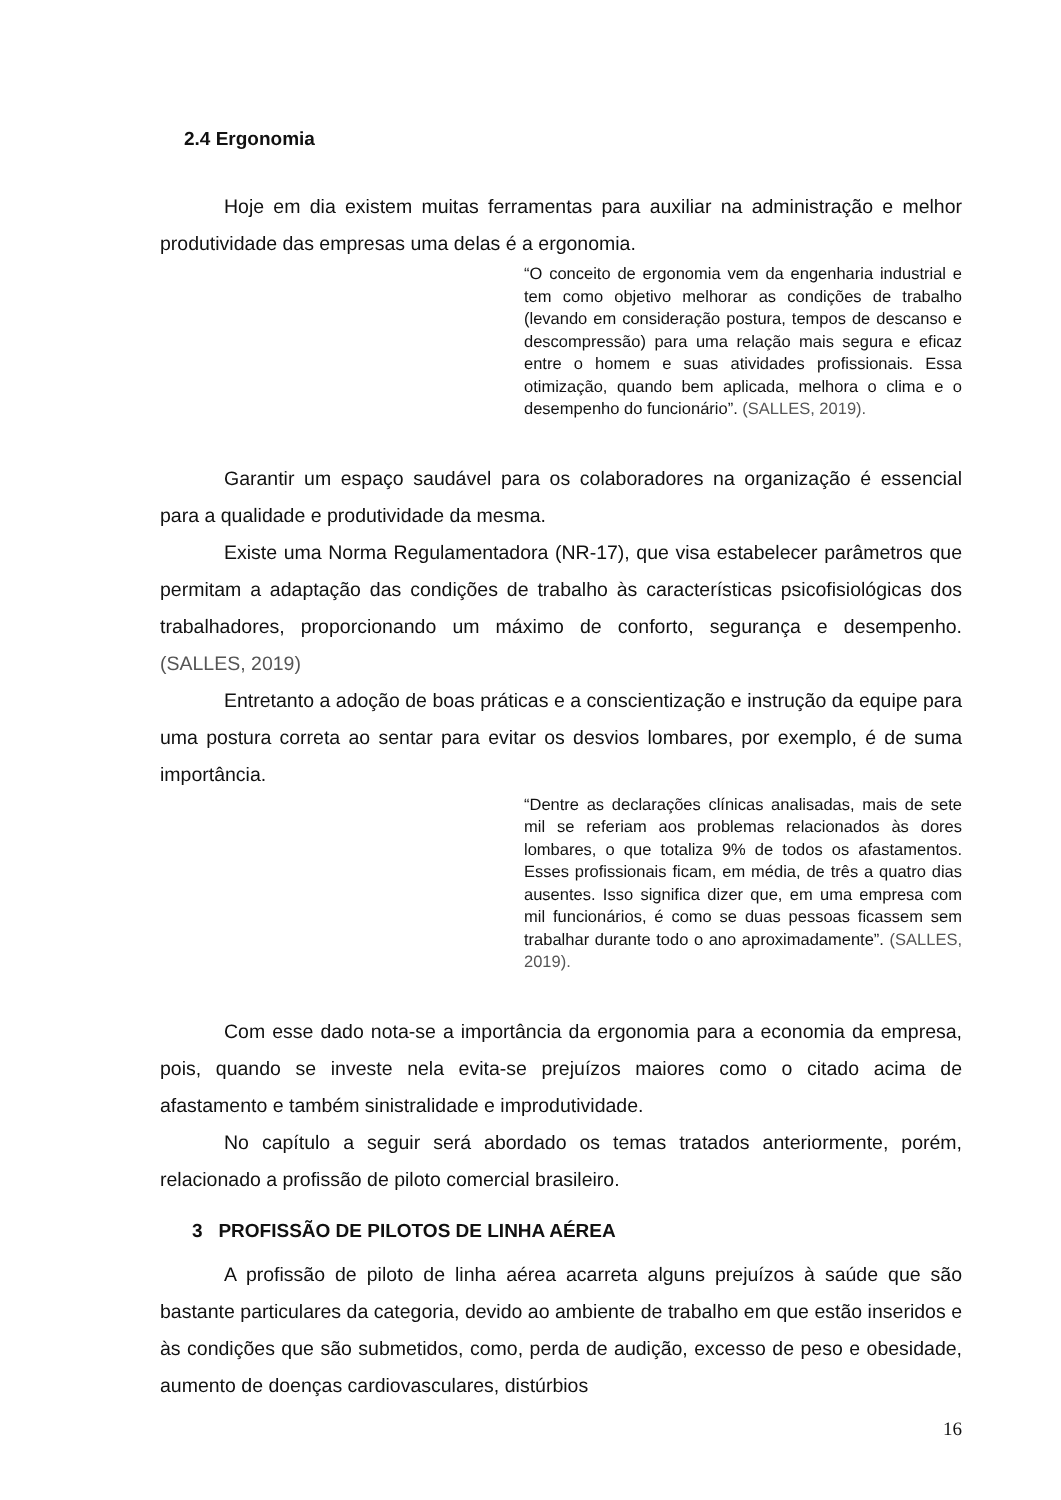2.4 Ergonomia
Hoje em dia existem muitas ferramentas para auxiliar na administração e melhor produtividade das empresas uma delas é a ergonomia.
“O conceito de ergonomia vem da engenharia industrial e tem como objetivo melhorar as condições de trabalho (levando em consideração postura, tempos de descanso e descompressão) para uma relação mais segura e eficaz entre o homem e suas atividades profissionais. Essa otimização, quando bem aplicada, melhora o clima e o desempenho do funcionário”. (SALLES, 2019).
Garantir um espaço saudável para os colaboradores na organização é essencial para a qualidade e produtividade da mesma.
Existe uma Norma Regulamentadora (NR-17), que visa estabelecer parâmetros que permitam a adaptação das condições de trabalho às características psicofisiológicas dos trabalhadores, proporcionando um máximo de conforto, segurança e desempenho. (SALLES, 2019)
Entretanto a adoção de boas práticas e a conscientização e instrução da equipe para uma postura correta ao sentar para evitar os desvios lombares, por exemplo, é de suma importância.
“Dentre as declarações clínicas analisadas, mais de sete mil se referiam aos problemas relacionados às dores lombares, o que totaliza 9% de todos os afastamentos. Esses profissionais ficam, em média, de três a quatro dias ausentes. Isso significa dizer que, em uma empresa com mil funcionários, é como se duas pessoas ficassem sem trabalhar durante todo o ano aproximadamente”. (SALLES, 2019).
Com esse dado nota-se a importância da ergonomia para a economia da empresa, pois, quando se investe nela evita-se prejuízos maiores como o citado acima de afastamento e também sinistralidade e improdutividade.
No capítulo a seguir será abordado os temas tratados anteriormente, porém, relacionado a profissão de piloto comercial brasileiro.
3 PROFISSÃO DE PILOTOS DE LINHA AÉREA
A profissão de piloto de linha aérea acarreta alguns prejuízos à saúde que são bastante particulares da categoria, devido ao ambiente de trabalho em que estão inseridos e às condições que são submetidos, como, perda de audição, excesso de peso e obesidade, aumento de doenças cardiovasculares, distúrbios
16